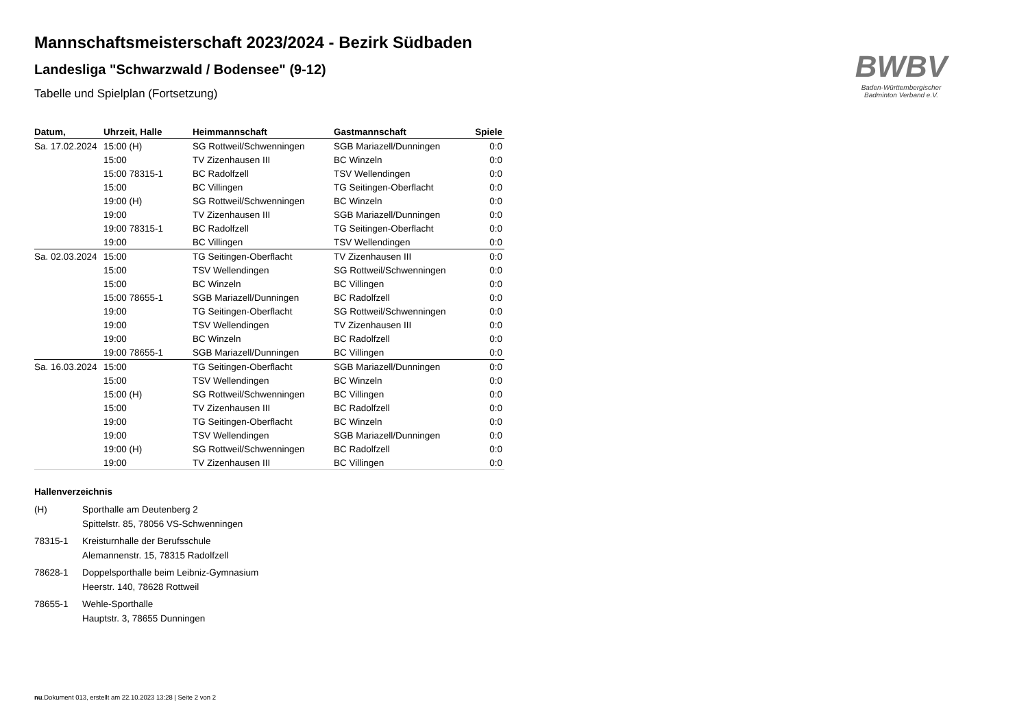BWBV
Baden-Württembergischer
Badminton Verband e.V.
Mannschaftsmeisterschaft 2023/2024 - Bezirk Südbaden
Landesliga "Schwarzwald / Bodensee" (9-12)
Tabelle und Spielplan (Fortsetzung)
| Datum, | Uhrzeit, Halle | Heimmannschaft | Gastmannschaft | Spiele |
| --- | --- | --- | --- | --- |
| Sa. 17.02.2024 | 15:00 (H) | SG Rottweil/Schwenningen | SGB Mariazell/Dunningen | 0:0 |
| | 15:00 | TV Zizenhausen III | BC Winzeln | 0:0 |
| | 15:00 78315-1 | BC Radolfzell | TSV Wellendingen | 0:0 |
| | 15:00 | BC Villingen | TG Seitingen-Oberflacht | 0:0 |
| | 19:00 (H) | SG Rottweil/Schwenningen | BC Winzeln | 0:0 |
| | 19:00 | TV Zizenhausen III | SGB Mariazell/Dunningen | 0:0 |
| | 19:00 78315-1 | BC Radolfzell | TG Seitingen-Oberflacht | 0:0 |
| | 19:00 | BC Villingen | TSV Wellendingen | 0:0 |
| Sa. 02.03.2024 | 15:00 | TG Seitingen-Oberflacht | TV Zizenhausen III | 0:0 |
| | 15:00 | TSV Wellendingen | SG Rottweil/Schwenningen | 0:0 |
| | 15:00 | BC Winzeln | BC Villingen | 0:0 |
| | 15:00 78655-1 | SGB Mariazell/Dunningen | BC Radolfzell | 0:0 |
| | 19:00 | TG Seitingen-Oberflacht | SG Rottweil/Schwenningen | 0:0 |
| | 19:00 | TSV Wellendingen | TV Zizenhausen III | 0:0 |
| | 19:00 | BC Winzeln | BC Radolfzell | 0:0 |
| | 19:00 78655-1 | SGB Mariazell/Dunningen | BC Villingen | 0:0 |
| Sa. 16.03.2024 | 15:00 | TG Seitingen-Oberflacht | SGB Mariazell/Dunningen | 0:0 |
| | 15:00 | TSV Wellendingen | BC Winzeln | 0:0 |
| | 15:00 (H) | SG Rottweil/Schwenningen | BC Villingen | 0:0 |
| | 15:00 | TV Zizenhausen III | BC Radolfzell | 0:0 |
| | 19:00 | TG Seitingen-Oberflacht | BC Winzeln | 0:0 |
| | 19:00 | TSV Wellendingen | SGB Mariazell/Dunningen | 0:0 |
| | 19:00 (H) | SG Rottweil/Schwenningen | BC Radolfzell | 0:0 |
| | 19:00 | TV Zizenhausen III | BC Villingen | 0:0 |
Hallenverzeichnis
(H)
Sporthalle am Deutenberg 2
Spittelstr. 85, 78056 VS-Schwenningen
78315-1
Kreisturnhalle der Berufsschule
Alemannenstr. 15, 78315 Radolfzell
78628-1
Doppelsporthalle beim Leibniz-Gymnasium
Heerstr. 140, 78628 Rottweil
78655-1
Wehle-Sporthalle
Hauptstr. 3, 78655 Dunningen
nu.Dokument 013, erstellt am 22.10.2023 13:28 | Seite 2 von 2